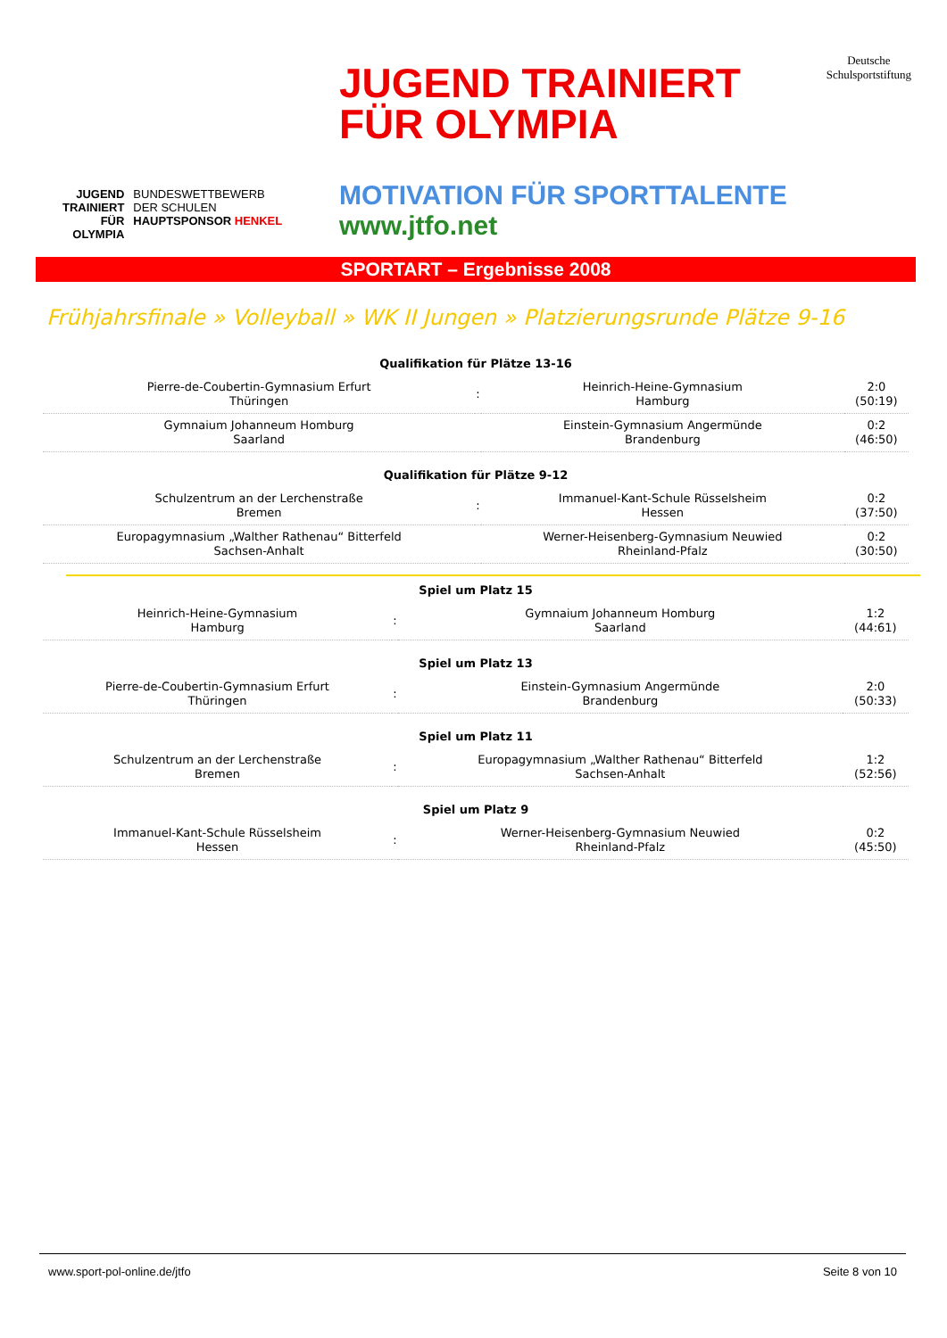JUGEND
TRAINIERT
FÜR
OLYMPIA
BUNDESWETTBEWERB
DER SCHULEN
HAUPTSPONSOR HENKEL
JUGEND TRAINIERT
FÜR OLYMPIA
Deutsche
Schulsportstiftung
MOTIVATION FÜR SPORTTALENTE
www.jtfo.net
SPORTART – Ergebnisse 2008
Frühjahrsfinale » Volleyball » WK II Jungen » Platzierungsrunde Plätze 9-16
| Qualifikation für Plätze 13-16 | | | |
| --- | --- | --- | --- |
| Pierre-de-Coubertin-Gymnasium Erfurt Thüringen | : | Heinrich-Heine-Gymnasium Hamburg | 2:0 (50:19) |
| Gymnaium Johanneum Homburg Saarland | | Einstein-Gymnasium Angermünde Brandenburg | 0:2 (46:50) |
| Qualifikation für Plätze 9-12 | | | |
| Schulzentrum an der Lerchenstraße Bremen | : | Immanuel-Kant-Schule Rüsselsheim Hessen | 0:2 (37:50) |
| Europagymnasium „Walther Rathenau“ Bitterfeld Sachsen-Anhalt | | Werner-Heisenberg-Gymnasium Neuwied Rheinland-Pfalz | 0:2 (30:50) |
| Spiel um Platz 15 | | | |
| --- | --- | --- | --- |
| Heinrich-Heine-Gymnasium Hamburg | : | Gymnaium Johanneum Homburg Saarland | 1:2 (44:61) |
| Spiel um Platz 13 | | | |
| Pierre-de-Coubertin-Gymnasium Erfurt Thüringen | : | Einstein-Gymnasium Angermünde Brandenburg | 2:0 (50:33) |
| Spiel um Platz 11 | | | |
| Schulzentrum an der Lerchenstraße Bremen | : | Europagymnasium „Walther Rathenau“ Bitterfeld Sachsen-Anhalt | 1:2 (52:56) |
| Spiel um Platz 9 | | | |
| Immanuel-Kant-Schule Rüsselsheim Hessen | : | Werner-Heisenberg-Gymnasium Neuwied Rheinland-Pfalz | 0:2 (45:50) |
www.sport-pol-online.de/jtfo Seite 8 von 10